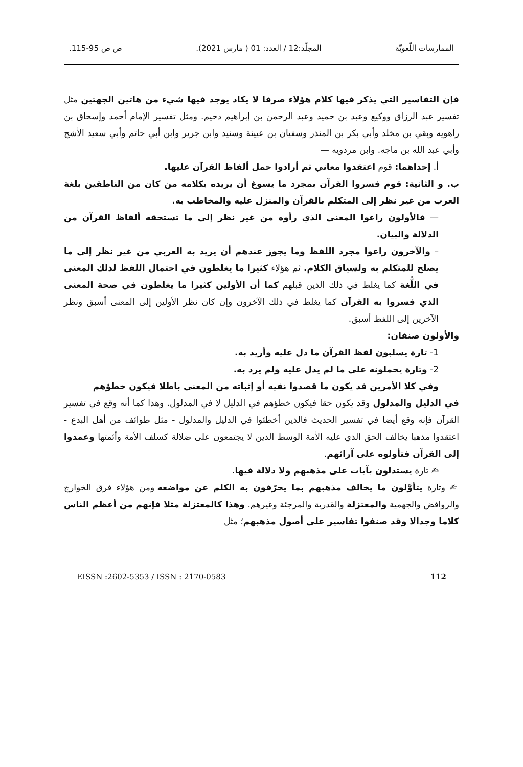الممارسات اللّغويّة المجلّد:12 / العدد: 01 ( مارس 2021). ص ص 95-115.
فإن التفاسير التي يذكر فيها كلام هؤلاء صرفا لا يكاد يوجد فيها شيء من هاتين الجهتين مثل تفسير عبد الرزاق ووكيع وعبد بن حميد وعبد الرحمن بن إبراهيم دحيم. ومثل تفسير الإمام أحمد وإسحاق بن راهويه وبقي بن مخلد وأبي بكر بن المنذر وسفيان بن عيينة وسنيد وابن جرير وابن أبي حاتم وأبي سعيد الأشج وأبي عبد الله بن ماجه. وابن مردويه —
أ. إحداهما: قوم اعتقدوا معاني ثم أرادوا حمل ألفاظ القرآن عليها.
ب. و الثانية: قوم فسروا القرآن بمجرد ما يسوغ أن يريده بكلامه من كان من الناطقين بلغة العرب من غير نظر إلى المتكلم بالقرآن والمنزل عليه والمخاطب به.
— فالأولون راعوا المعنى الذي رأوه من غير نظر إلى ما تستحقه ألفاظ القرآن من الدلالة والبيان.
– والآخرون راعوا مجرد اللفظ وما يجوز عندهم أن يريد به العربي من غير نظر إلى ما يصلح للمتكلم به ولسياق الكلام. ثم هؤلاء كثيرا ما يغلطون في احتمال اللفظ لذلك المعنى في اللُّغة كما يغلط في ذلك الذين قبلهم كما أن الأولين كثيرا ما يغلطون في صحة المعنى الذي فسروا به القرآن كما يغلط في ذلك الآخرون وإن كان نظر الأولين إلى المعنى أسبق ونظر الآخرين إلى اللفظ أسبق.
والأولون صنفان:
1- تارة يسلبون لفظ القرآن ما دل عليه وأريد به.
2- وتارة يحملونه على ما لم يدل عليه ولم يرد به.
وفي كلا الأمرين قد يكون ما قصدوا نفيه أو إثباته من المعنى باطلا فيكون خطؤهم
في الدليل والمدلول وقد يكون حقا فيكون خطؤهم في الدليل لا في المدلول. وهذا كما أنه وقع في تفسير القرآن فإنه وقع أيضا في تفسير الحديث فالذين أخطئوا في الدليل والمدلول - مثل طوائف من أهل البدع - اعتقدوا مذهبا يخالف الحق الذي عليه الأمة الوسط الذين لا يجتمعون على ضلالة كسلف الأمة وأئمتها وعمدوا إلى القرآن فتأولوه على آرائهم.
✍ تارة يستدلون بآيات على مذهبهم ولا دلالة فيها.
✍ وتارة يتأوَّلون ما يخالف مذهبهم بما يحرّفون به الكلم عن مواضعه ومن هؤلاء فرق الخوارج والروافض والجهمية والمعتزلة والقدرية والمرجئة وغيرهم. وهذا كالمعتزلة مثلا فإنهم من أعظم الناس كلاما وجدالا وقد صنفوا تفاسير على أصول مذهبهم؛ مثل
EISSN :2602-5353 / ISSN : 2170-0583 112